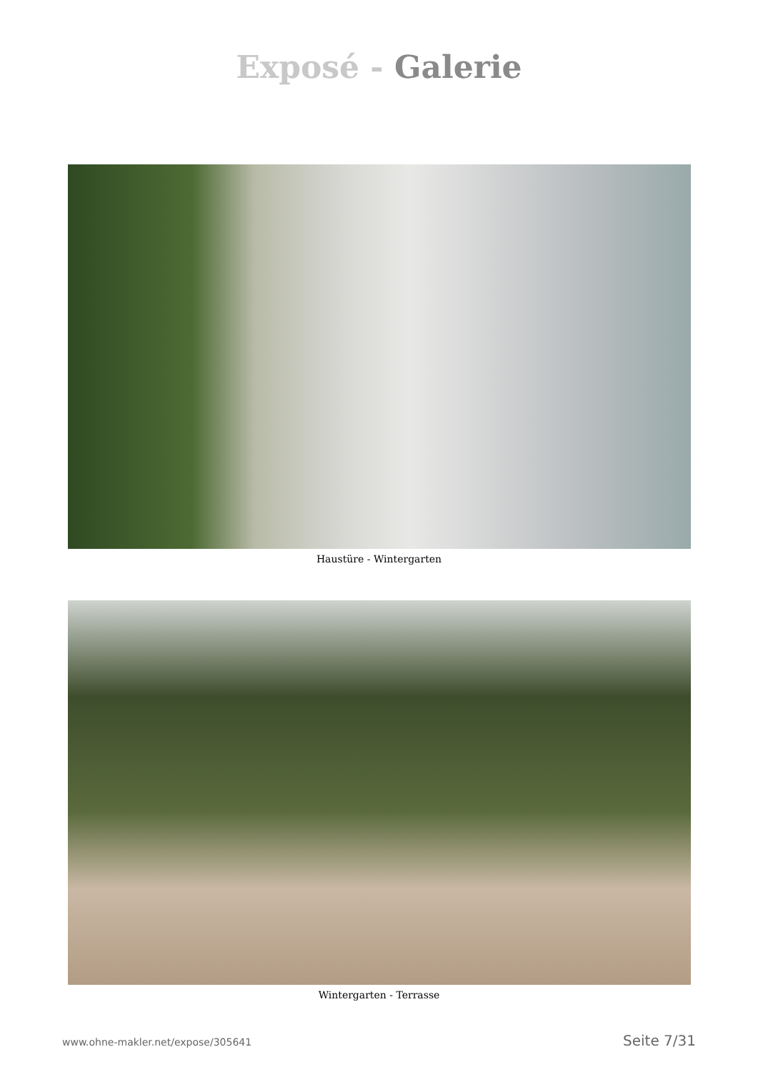Exposé - Galerie
Haustüre - Wintergarten
Wintergarten - Terrasse
www.ohne-makler.net/expose/305641 Seite 7/31